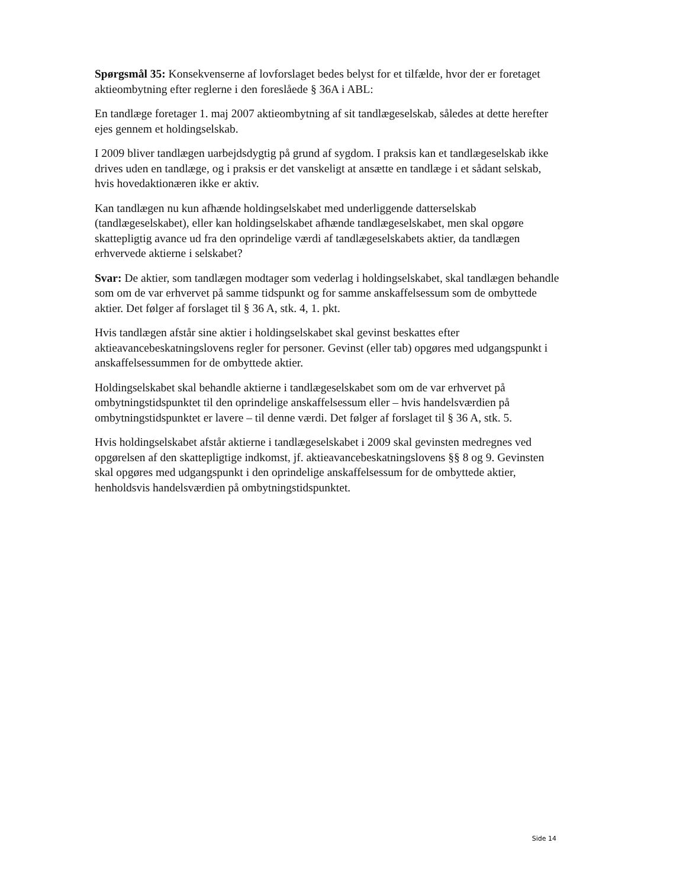Spørgsmål 35: Konsekvenserne af lovforslaget bedes belyst for et tilfælde, hvor der er foretaget aktieombytning efter reglerne i den foreslåede § 36A i ABL:
En tandlæge foretager 1. maj 2007 aktieombytning af sit tandlægeselskab, således at dette herefter ejes gennem et holdingselskab.
I 2009 bliver tandlægen uarbejdsdygtig på grund af sygdom. I praksis kan et tandlægeselskab ikke drives uden en tandlæge, og i praksis er det vanskeligt at ansætte en tandlæge i et sådant selskab, hvis hovedaktionæren ikke er aktiv.
Kan tandlægen nu kun afhænde holdingselskabet med underliggende datterselskab (tandlægeselskabet), eller kan holdingselskabet afhænde tandlægeselskabet, men skal opgøre skattepligtig avance ud fra den oprindelige værdi af tandlægeselskabets aktier, da tandlægen erhvervede aktierne i selskabet?
Svar: De aktier, som tandlægen modtager som vederlag i holdingselskabet, skal tandlægen behandle som om de var erhvervet på samme tidspunkt og for samme anskaffelsessum som de ombyttede aktier. Det følger af forslaget til § 36 A, stk. 4, 1. pkt.
Hvis tandlægen afstår sine aktier i holdingselskabet skal gevinst beskattes efter aktieavancebeskatningslovens regler for personer. Gevinst (eller tab) opgøres med udgangspunkt i anskaffelsessummen for de ombyttede aktier.
Holdingselskabet skal behandle aktierne i tandlægeselskabet som om de var erhvervet på ombytningstidspunktet til den oprindelige anskaffelsessum eller – hvis handelsværdien på ombytningstidspunktet er lavere – til denne værdi. Det følger af forslaget til § 36 A, stk. 5.
Hvis holdingselskabet afstår aktierne i tandlægeselskabet i 2009 skal gevinsten medregnes ved opgørelsen af den skattepligtige indkomst, jf. aktieavancebeskatningslovens §§ 8 og 9. Gevinsten skal opgøres med udgangspunkt i den oprindelige anskaffelsessum for de ombyttede aktier, henholdsvis handelsværdien på ombytningstidspunktet.
Side 14